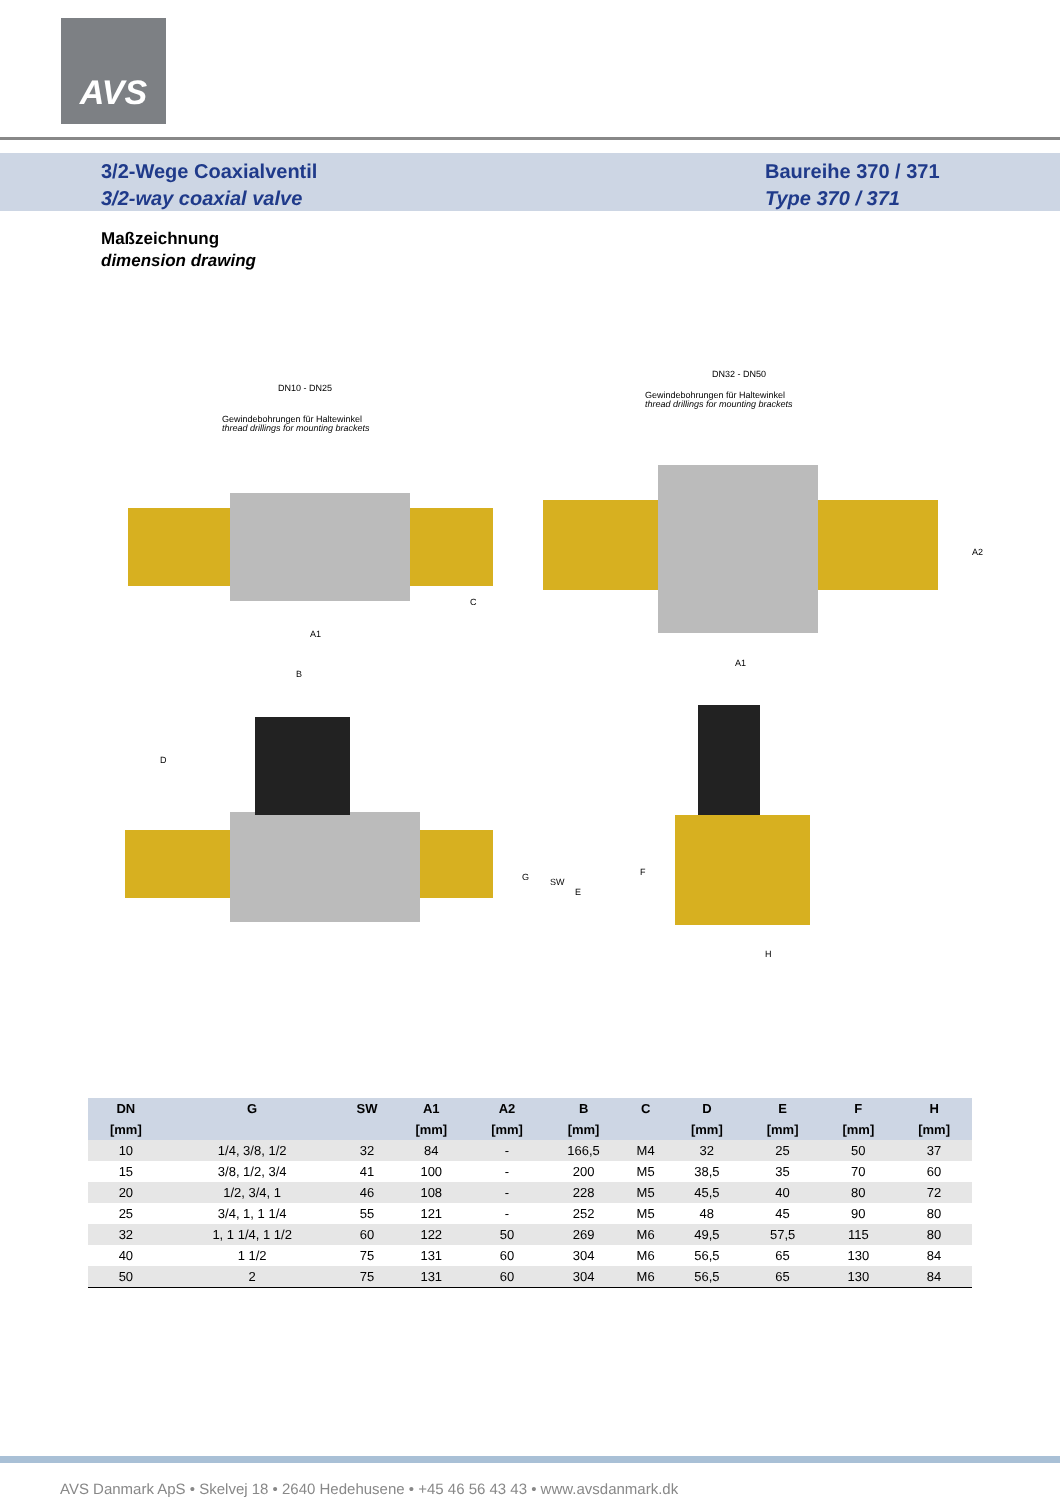AVS
3/2-Wege Coaxialventil
3/2-way coaxial valve
Baureihe 370 / 371
Type 370 / 371
Maßzeichnung
dimension drawing
DN10 - DN25
Gewindebohrungen für Haltewinkel
thread drillings for mounting brackets
DN32 - DN50
Gewindebohrungen für Haltewinkel
thread drillings for mounting brackets
A1
B
C
A1
A2
D
G
SW
E
F
H
| DN | G | SW | A1 | A2 | B | C | D | E | F | H |
| --- | --- | --- | --- | --- | --- | --- | --- | --- | --- | --- |
| [mm] | | | [mm] | [mm] | [mm] | | [mm] | [mm] | [mm] | [mm] |
| 10 | 1/4, 3/8, 1/2 | 32 | 84 | - | 166,5 | M4 | 32 | 25 | 50 | 37 |
| 15 | 3/8, 1/2, 3/4 | 41 | 100 | - | 200 | M5 | 38,5 | 35 | 70 | 60 |
| 20 | 1/2, 3/4, 1 | 46 | 108 | - | 228 | M5 | 45,5 | 40 | 80 | 72 |
| 25 | 3/4, 1, 1 1/4 | 55 | 121 | - | 252 | M5 | 48 | 45 | 90 | 80 |
| 32 | 1, 1 1/4, 1 1/2 | 60 | 122 | 50 | 269 | M6 | 49,5 | 57,5 | 115 | 80 |
| 40 | 1 1/2 | 75 | 131 | 60 | 304 | M6 | 56,5 | 65 | 130 | 84 |
| 50 | 2 | 75 | 131 | 60 | 304 | M6 | 56,5 | 65 | 130 | 84 |
AVS Danmark ApS • Skelvej 18 • 2640 Hedehusene • +45 46 56 43 43 • www.avsdanmark.dk